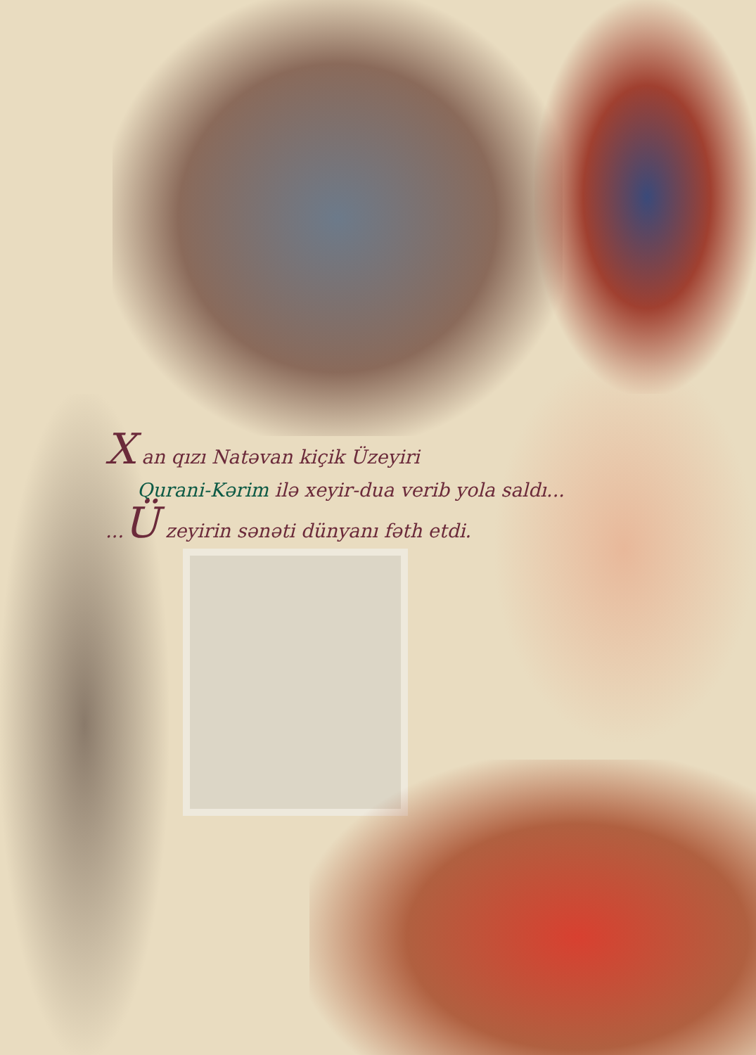X an qızı Natəvan kiçik Üzeyiri
Qurani-Kərim ilə xeyir-dua verib yola saldı...
...Ü zeyirin sənəti dünyanı fəth etdi.